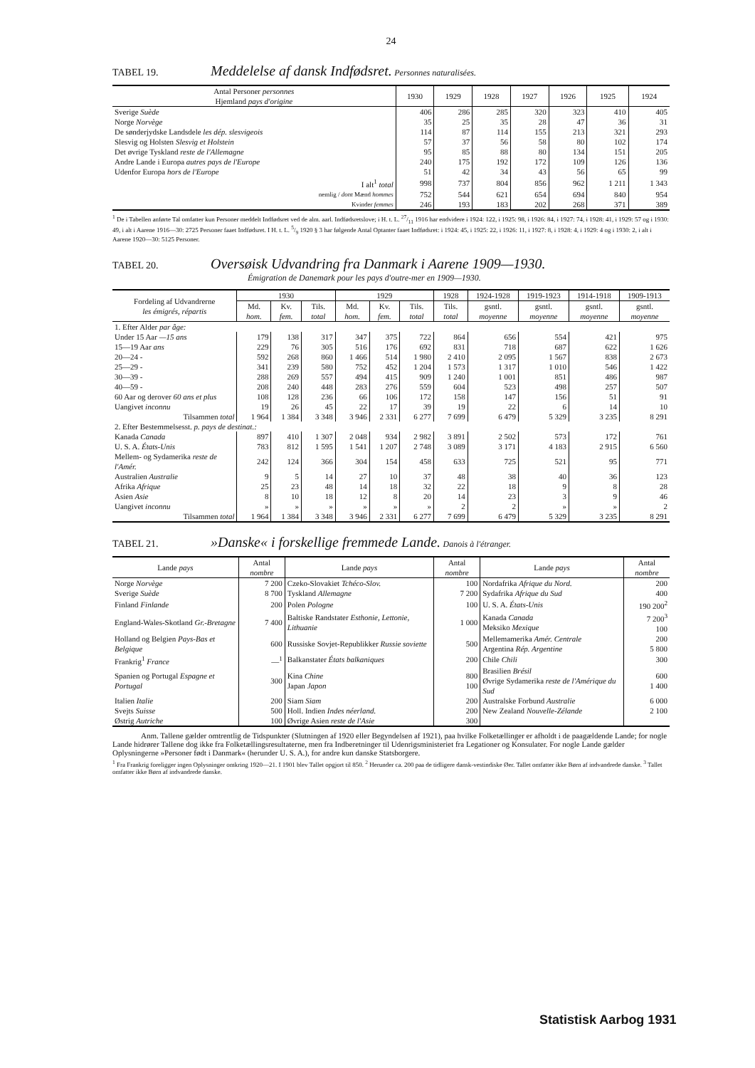24
TABEL 19. Meddelelse af dansk Indfødsret. Personnes naturalisées.
| Antal Personer personnes Hjemland pays d'origine | 1930 | 1929 | 1928 | 1927 | 1926 | 1925 | 1924 |
| --- | --- | --- | --- | --- | --- | --- | --- |
| Sverige Suède | 406 | 286 | 285 | 320 | 323 | 410 | 405 |
| Norge Norvège | 35 | 25 | 35 | 28 | 47 | 36 | 31 |
| De sønderjydske Landsdele les dép. slesvigeois | 114 | 87 | 114 | 155 | 213 | 321 | 293 |
| Slesvig og Holsten Slesvig et Holstein | 57 | 37 | 56 | 58 | 80 | 102 | 174 |
| Det øvrige Tyskland reste de l'Allemagne | 95 | 85 | 88 | 80 | 134 | 151 | 205 |
| Andre Lande i Europa autres pays de l'Europe | 240 | 175 | 192 | 172 | 109 | 126 | 136 |
| Udenfor Europa hors de l'Europe | 51 | 42 | 34 | 43 | 56 | 65 | 99 |
| I alt<sup>1</sup> total | 998 | 737 | 804 | 856 | 962 | 1 211 | 1 343 |
| nemlig / dont Mænd hommes | 752 | 544 | 621 | 654 | 694 | 840 | 954 |
| Kvinder femmes | 246 | 193 | 183 | 202 | 268 | 371 | 389 |
<sup>1</sup> De i Tabellen anførte Tal omfatter kun Personer meddelt Indfødsret ved de alm. aarl. Indfødsretslove; i H. t. L. 27/11 1916 har endvidere i 1924: 122, i 1925: 98, i 1926: 84, i 1927: 74, i 1928: 41, i 1929: 57 og i 1930: 49, i alt i Aarene 1916—30: 2725 Personer faaet Indfødsret. I H. t. L. 5/9 1920 § 3 har følgende Antal Optanter faaet Indfødsret: i 1924: 45, i 1925: 22, i 1926: 11, i 1927: 8, i 1928: 4, i 1929: 4 og i 1930: 2, i alt i Aarene 1920—30: 5125 Personer.
TABEL 20. Oversøisk Udvandring fra Danmark i Aarene 1909—1930.
Émigration de Danemark pour les pays d'outre-mer en 1909—1930.
| Fordeling af Udvandrerne les émigrés, répartis | 1930 | | | 1929 | | | 1928 | 1924-1928 | 1919-1923 | 1914-1918 | 1909-1913 |
| --- | --- | --- | --- | --- | --- | --- | --- | --- | --- | --- | --- |
| | Md. hom. | Kv. fem. | Tils. total | Md. hom. | Kv. fem. | Tils. total | Tils. total | gsntl. moyenne | gsntl. moyenne | gsntl. moyenne | gsntl. moyenne |
| 1. Efter Alder par âge: | | | | | | | | | | | |
| Under 15 Aar —15 ans | 179 | 138 | 317 | 347 | 375 | 722 | 864 | 656 | 554 | 421 | 975 |
| 15—19 Aar ans | 229 | 76 | 305 | 516 | 176 | 692 | 831 | 718 | 687 | 622 | 1 626 |
| 20—24 - | 592 | 268 | 860 | 1 466 | 514 | 1 980 | 2 410 | 2 095 | 1 567 | 838 | 2 673 |
| 25—29 - | 341 | 239 | 580 | 752 | 452 | 1 204 | 1 573 | 1 317 | 1 010 | 546 | 1 422 |
| 30—39 - | 288 | 269 | 557 | 494 | 415 | 909 | 1 240 | 1 001 | 851 | 486 | 987 |
| 40—59 - | 208 | 240 | 448 | 283 | 276 | 559 | 604 | 523 | 498 | 257 | 507 |
| 60 Aar og derover 60 ans et plus | 108 | 128 | 236 | 66 | 106 | 172 | 158 | 147 | 156 | 51 | 91 |
| Uangivet inconnu | 19 | 26 | 45 | 22 | 17 | 39 | 19 | 22 | 6 | 14 | 10 |
| Tilsammen total | 1 964 | 1 384 | 3 348 | 3 946 | 2 331 | 6 277 | 7 699 | 6 479 | 5 329 | 3 235 | 8 291 |
| 2. Efter Bestemmelsesst. p. pays de destinat.: | | | | | | | | | | | |
| Kanada Canada | 897 | 410 | 1 307 | 2 048 | 934 | 2 982 | 3 891 | 2 502 | 573 | 172 | 761 |
| U. S. A. États-Unis | 783 | 812 | 1 595 | 1 541 | 1 207 | 2 748 | 3 089 | 3 171 | 4 183 | 2 915 | 6 560 |
| Mellem- og Sydamerika reste de l'Amér. | 242 | 124 | 366 | 304 | 154 | 458 | 633 | 725 | 521 | 95 | 771 |
| Australien Australie | 9 | 5 | 14 | 27 | 10 | 37 | 48 | 38 | 40 | 36 | 123 |
| Afrika Afrique | 25 | 23 | 48 | 14 | 18 | 32 | 22 | 18 | 9 | 8 | 28 |
| Asien Asie | 8 | 10 | 18 | 12 | 8 | 20 | 14 | 23 | 3 | 9 | 46 |
| Uangivet inconnu | » | » | » | » | » | » | 2 | 2 | » | » | 2 |
| Tilsammen total | 1 964 | 1 384 | 3 348 | 3 946 | 2 331 | 6 277 | 7 699 | 6 479 | 5 329 | 3 235 | 8 291 |
TABEL 21. »Danske« i forskellige fremmede Lande. Danois à l'étranger.
| Lande pays | Antal nombre | Lande pays | Antal nombre | Lande pays | Antal nombre |
| --- | --- | --- | --- | --- | --- |
| Norge Norvège | 7 200 | Czeko-Slovakiet Tchéco-Slov. | 100 | Nordafrika Afrique du Nord. | 200 |
| Sverige Suède | 8 700 | Tyskland Allemagne | 7 200 | Sydafrika Afrique du Sud | 400 |
| Finland Finlande | 200 | Polen Pologne | 100 | U. S. A. États-Unis | 190 200<sup>2</sup> |
| England-Wales-Skotland Gr.-Bretagne | 7 400 | Baltiske Randstater Esthonie, Lettonie, Lithuanie | 1 000 | Kanada Canada Meksiko Mexique | 7 200<sup>3</sup> 100 |
| Holland og Belgien Pays-Bas et Belgique | 600 | Russiske Sovjet-Republikker Russie soviette | 500 | Mellemamerika Amér. Centrale Argentina Rép. Argentine | 200 5 800 |
| Frankrig<sup>1</sup> France | —<sup>1</sup> | Balkanstater États balkaniques | 200 | Chile Chili | 300 |
| Spanien og Portugal Espagne et Portugal | 300 | Kina Chine Japan Japon | 800 100 | Brasilien Brésil Øvrige Sydamerika reste de l'Amérique du Sud | 600 1 400 |
| Italien Italie | 200 | Siam Siam | 200 | Australske Forbund Australie | 6 000 |
| Svejts Suisse | 500 | Holl. Indien Indes néerland. | 200 | New Zealand Nouvelle-Zélande | 2 100 |
| Østrig Autriche | 100 | Øvrige Asien reste de l'Asie | 300 | | |
Anm. Tallene gælder omtrentlig de Tidspunkter (Slutningen af 1920 eller Begyndelsen af 1921), paa hvilke Folketællinger er afholdt i de paagældende Lande; for nogle Lande hidrører Tallene dog ikke fra Folketællingsresultaterne, men fra Indberetninger til Udenrigsministeriet fra Legationer og Konsulater. For nogle Lande gælder Oplysningerne »Personer født i Danmark« (herunder U. S. A.), for andre kun danske Statsborgere.
<sup>1</sup> Fra Frankrig foreligger ingen Oplysninger omkring 1920—21. I 1901 blev Tallet opgjort til 850. <sup>2</sup> Herunder ca. 200 paa de tidligere dansk-vestindiske Øer. Tallet omfatter ikke Børn af indvandrede danske. <sup>3</sup> Tallet omfatter ikke Børn af indvandrede danske.
Statistisk Aarbog 1931